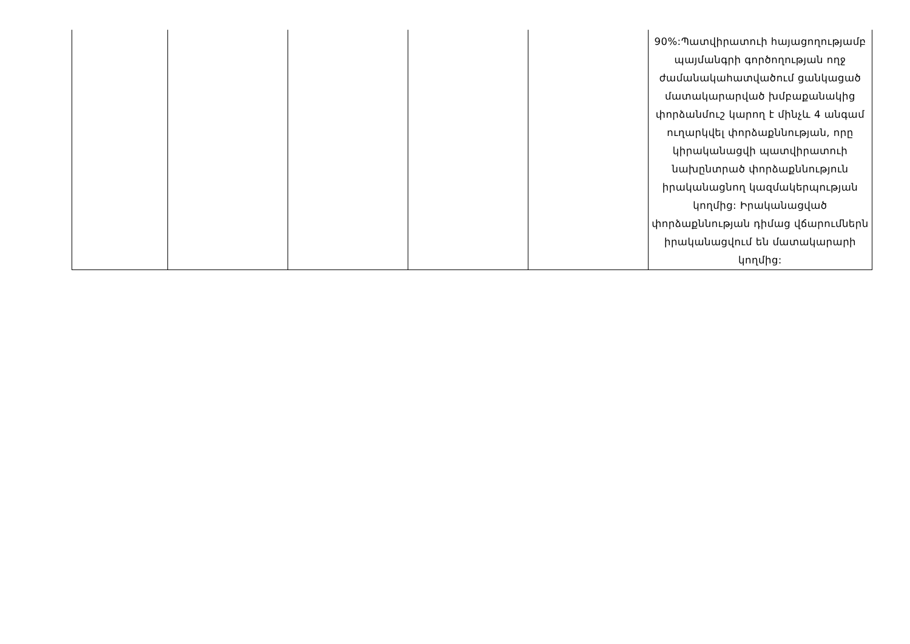| | | | | | 90%:Պատվիրատուի հայացողությամբ պայմանգրի գործողության ողջ ժամանակահատվածում ցանկացած մատակարարված խմբաքանակից փորձանմուշ կարող է մինչև 4 անգամ ուղարկվել փորձաքննության, որը կիրականացվի պատվիրատուի նախընտրած փորձաքննություն իրականացնող կազմակերպության կողմից: Իրականացված փորձաքննության դիմաց վճարումներն իրականացվում են մատակարարի կողմից: |